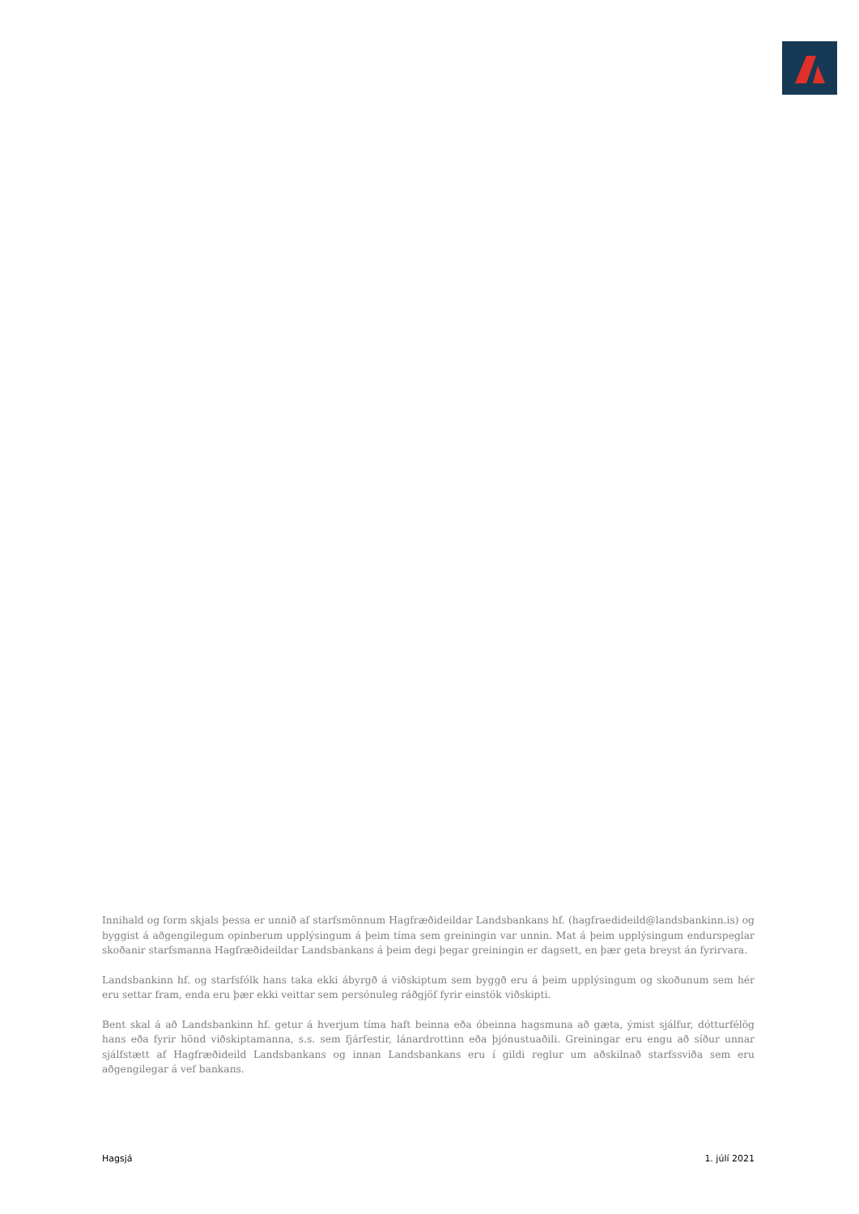Innihald og form skjals þessa er unnið af starfsmönnum Hagfræðideildar Landsbankans hf. (hagfraedideild@landsbankinn.is) og byggist á aðgengilegum opinberum upplýsingum á þeim tíma sem greiningin var unnin. Mat á þeim upplýsingum endurspeglar skoðanir starfsmanna Hagfræðideildar Landsbankans á þeim degi þegar greiningin er dagsett, en þær geta breyst án fyrirvara.
Landsbankinn hf. og starfsfólk hans taka ekki ábyrgð á viðskiptum sem byggð eru á þeim upplýsingum og skoðunum sem hér eru settar fram, enda eru þær ekki veittar sem persónuleg ráðgjöf fyrir einstök viðskipti.
Bent skal á að Landsbankinn hf. getur á hverjum tíma haft beinna eða óbeinna hagsmuna að gæta, ýmist sjálfur, dótturfélög hans eða fyrir hönd viðskiptamanna, s.s. sem fjárfestir, lánardrottinn eða þjónustuaðili. Greiningar eru engu að síður unnar sjálfstætt af Hagfræðideild Landsbankans og innan Landsbankans eru í gildi reglur um aðskilnað starfssviða sem eru aðgengilegar á vef bankans.
Hagsjá 1. júlí 2021